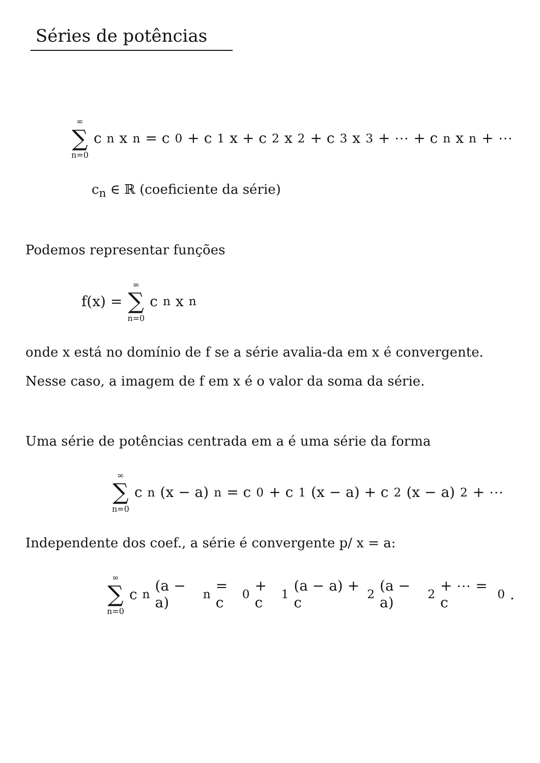Séries de potências
∞ ∑ n=0 c<sub>n</sub>x<sup>n</sup> = c<sub>0</sub> + c<sub>1</sub>x + c<sub>2</sub>x<sup>2</sup> + c<sub>3</sub>x<sup>3</sup> + ⋯ + c<sub>n</sub>x<sup>n</sup> + ⋯
c<sub>n</sub> ∈ ℝ (coeficiente da série)
Podemos representar funções
f(x) = ∞ ∑ n=0 c<sub>n</sub>x<sup>n</sup>
onde x está no domínio de f se a série avalia-da em x é convergente. Nesse caso, a imagem de f em x é o valor da soma da série.
Uma série de potências centrada em a é uma série da forma
∞ ∑ n=0 c<sub>n</sub>(x − a)<sup>n</sup> = c<sub>0</sub> + c<sub>1</sub>(x − a) + c<sub>2</sub>(x − a)<sup>2</sup> + ⋯
Independente dos coef., a série é convergente p/ x = a:
∞ ∑ n=0 c<sub>n</sub>(a − a)<sup>n</sup> = c<sub>0</sub> + c<sub>1</sub>(a − a) + c<sub>2</sub>(a − a)<sup>2</sup> + ⋯ = c<sub>0</sub> .